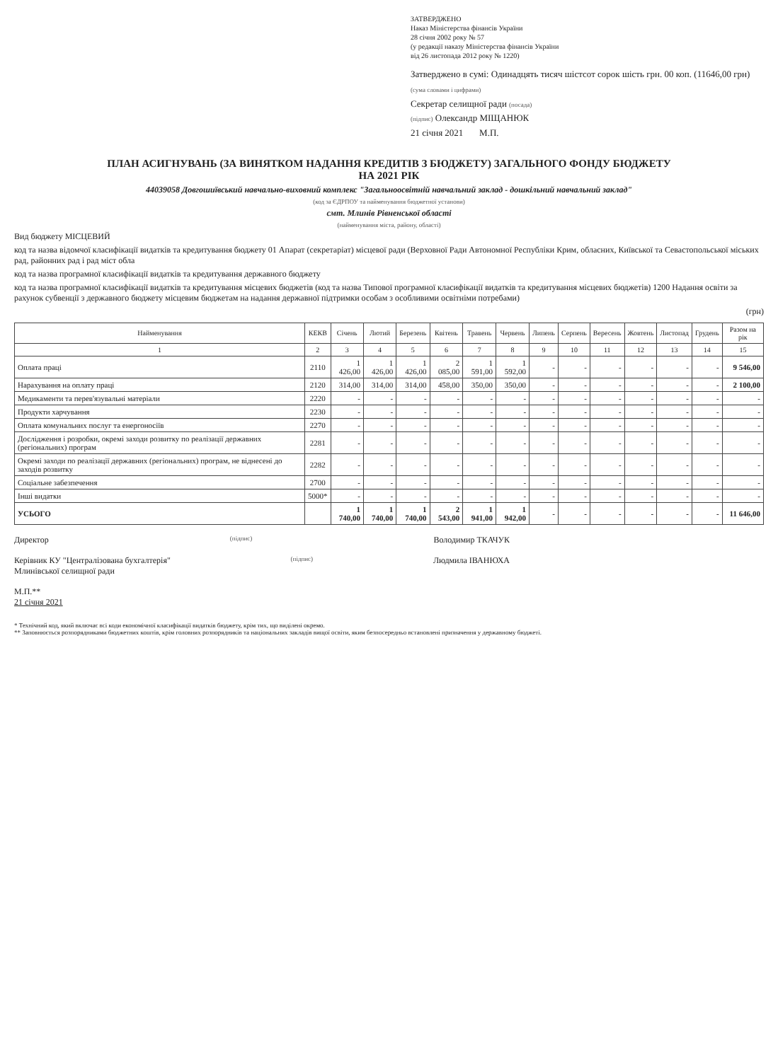ЗАТВЕРДЖЕНО
Наказ Міністерства фінансів України
28 січня 2002 року № 57
(у редакції наказу Міністерства фінансів України
від 26 листопада 2012 року № 1220)
Затверджено в сумі: Одинадцять тисяч шістсот сорок шість грн. 00 коп. (11646,00 грн)
(сума словами і цифрами)
Секретар селищної ради (посада)
(підпис) Олександр МІЩАНЮК
21 січня 2021 М.П.
ПЛАН АСИГНУВАНЬ (ЗА ВИНЯТКОМ НАДАННЯ КРЕДИТІВ З БЮДЖЕТУ) ЗАГАЛЬНОГО ФОНДУ БЮДЖЕТУ
НА 2021 РІК
44039058 Довгошиївський навчально-виховний комплекс "Загальноосвітній навчальний заклад - дошкільний навчальний заклад"
(код за ЄДРПОУ та найменування бюджетної установи)
смт. Млинів Рівненської області
(найменування міста, району, області)
Вид бюджету МІСЦЕВИЙ
код та назва відомчої класифікації видатків та кредитування бюджету 01 Апарат (секретаріат) місцевої ради (Верховної Ради Автономної Республіки Крим, обласних, Київської та Севастопольської міських рад, районних рад і рад міст обла
код та назва програмної класифікації видатків та кредитування державного бюджету
код та назва програмної класифікації видатків та кредитування місцевих бюджетів (код та назва Типової програмної класифікації видатків та кредитування місцевих бюджетів) 1200 Надання освіти за рахунок субвенції з державного бюджету місцевим бюджетам на надання державної підтримки особам з особливими освітніми потребами)
(грн)
| Найменування | КЕКВ | Січень | Лютий | Березень | Квітень | Травень | Червень | Липень | Серпень | Вересень | Жовтень | Листопад | Грудень | Разом на рік |
| --- | --- | --- | --- | --- | --- | --- | --- | --- | --- | --- | --- | --- | --- | --- |
| 1 | 2 | 3 | 4 | 5 | 6 | 7 | 8 | 9 | 10 | 11 | 12 | 13 | 14 | 15 |
| Оплата праці | 2110 | 1 426,00 | 1 426,00 | 1 426,00 | 2 085,00 | 1 591,00 | 1 592,00 | - | - | - | - | - | - | 9 546,00 |
| Нарахування на оплату праці | 2120 | 314,00 | 314,00 | 314,00 | 458,00 | 350,00 | 350,00 | - | - | - | - | - | - | 2 100,00 |
| Медикаменти та перев'язувальні матеріали | 2220 | - | - | - | - | - | - | - | - | - | - | - | - | - |
| Продукти харчування | 2230 | - | - | - | - | - | - | - | - | - | - | - | - | - |
| Оплата комунальних послуг та енергоносіїв | 2270 | - | - | - | - | - | - | - | - | - | - | - | - | - |
| Дослідження і розробки, окремі заходи розвитку по реалізації державних (регіональних) програм | 2281 | - | - | - | - | - | - | - | - | - | - | - | - | - |
| Окремі заходи по реалізації державних (регіональних) програм, не віднесені до заходів розвитку | 2282 | - | - | - | - | - | - | - | - | - | - | - | - | - |
| Соціальне забезпечення | 2700 | - | - | - | - | - | - | - | - | - | - | - | - | - |
| Інші видатки | 5000* | - | - | - | - | - | - | - | - | - | - | - | - | - |
| УСЬОГО | | 1 740,00 | 1 740,00 | 1 740,00 | 2 543,00 | 1 941,00 | 1 942,00 | - | - | - | - | - | - | 11 646,00 |
Директор (підпис) Володимир ТКАЧУК
Керівник КУ "Централізована бухгалтерія"
Млинівської селищної ради (підпис) Людмила ІВАНЮХА
М.П.**
21 січня 2021
* Технічний код, який включає всі коди економічної класифікації видатків бюджету, крім тих, що виділені окремо.
** Заповнюється розпорядниками бюджетних коштів, крім головних розпорядників та національних закладів вищої освіти, яким безпосередньо встановлені призначення у державному бюджеті.